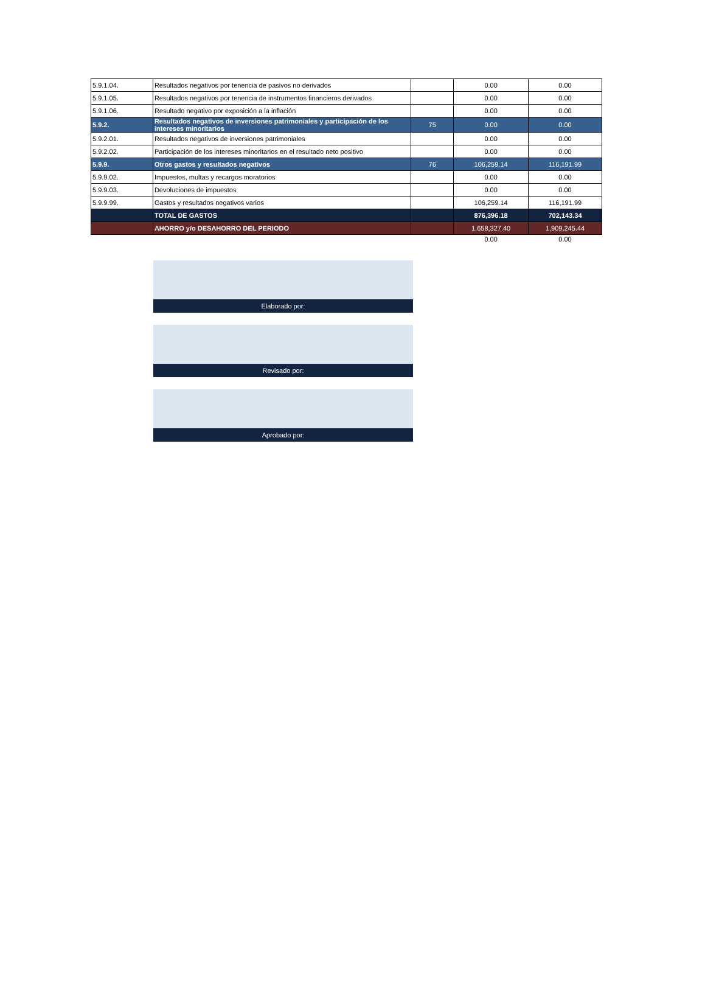| 5.9.1.04. | Resultados negativos por tenencia de pasivos no derivados | | 0.00 | 0.00 |
| 5.9.1.05. | Resultados negativos por tenencia de instrumentos financieros derivados | | 0.00 | 0.00 |
| 5.9.1.06. | Resultado negativo por exposición a la inflación | | 0.00 | 0.00 |
| 5.9.2. | Resultados negativos de inversiones patrimoniales y participación de los intereses minoritarios | 75 | 0.00 | 0.00 |
| 5.9.2.01. | Resultados negativos de inversiones patrimoniales | | 0.00 | 0.00 |
| 5.9.2.02. | Participación de los intereses minoritarios en el resultado neto positivo | | 0.00 | 0.00 |
| 5.9.9. | Otros gastos y resultados negativos | 76 | 106,259.14 | 116,191.99 |
| 5.9.9.02. | Impuestos, multas y recargos moratorios | | 0.00 | 0.00 |
| 5.9.9.03. | Devoluciones de impuestos | | 0.00 | 0.00 |
| 5.9.9.99. | Gastos y resultados negativos varios | | 106,259.14 | 116,191.99 |
| | TOTAL DE GASTOS | | 876,396.18 | 702,143.34 |
| | AHORRO y/o DESAHORRO DEL PERIODO | | 1,658,327.40 | 1,909,245.44 |
| | | | 0.00 | 0.00 |
Elaborado por:
Revisado por:
Aprobado por: